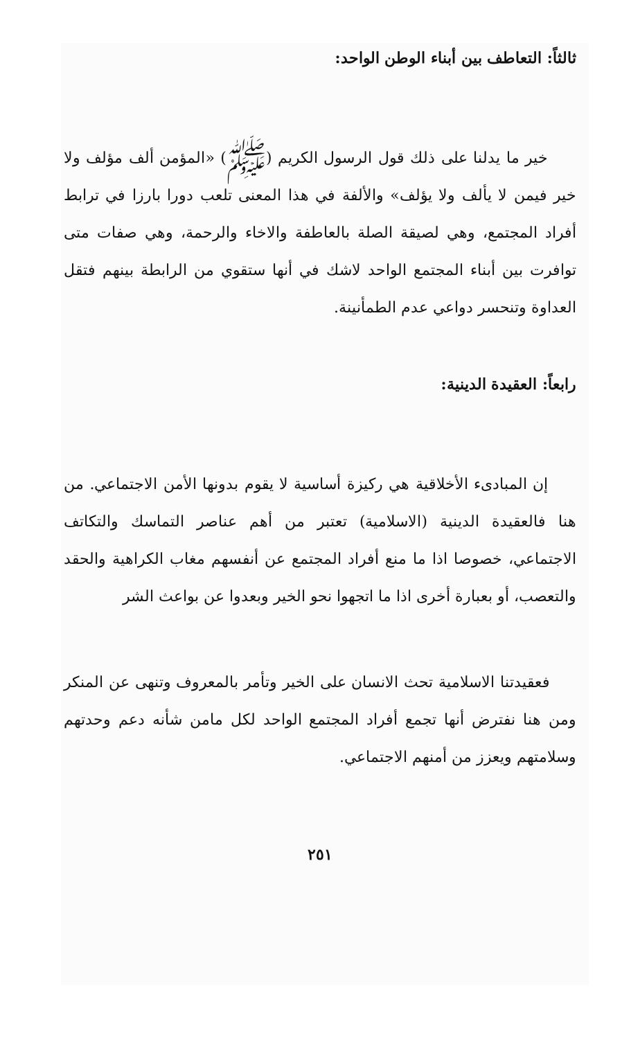ثالثاً: التعاطف بين أبناء الوطن الواحد:
خير ما يدلنا على ذلك قول الرسول الكريم (ﷺ) «المؤمن ألف مؤلف ولا خير فيمن لا يألف ولا يؤلف» والألفة في هذا المعنى تلعب دورا بارزا في ترابط أفراد المجتمع، وهي لصيقة الصلة بالعاطفة والاخاء والرحمة، وهي صفات متى توافرت بين أبناء المجتمع الواحد لاشك في أنها ستقوي من الرابطة بينهم فتقل العداوة وتنحسر دواعي عدم الطمأنينة.
رابعاً: العقيدة الدينية:
إن المبادىء الأخلاقية هي ركيزة أساسية لا يقوم بدونها الأمن الاجتماعي. من هنا فالعقيدة الدينية (الاسلامية) تعتبر من أهم عناصر التماسك والتكاتف الاجتماعي، خصوصا اذا ما منع أفراد المجتمع عن أنفسهم مغاب الكراهية والحقد والتعصب، أو بعبارة أخرى اذا ما اتجهوا نحو الخير وبعدوا عن بواعث الشر
فعقيدتنا الاسلامية تحث الانسان على الخير وتأمر بالمعروف وتنهى عن المنكر ومن هنا نفترض أنها تجمع أفراد المجتمع الواحد لكل مامن شأنه دعم وحدتهم وسلامتهم ويعزز من أمنهم الاجتماعي.
٢٥١